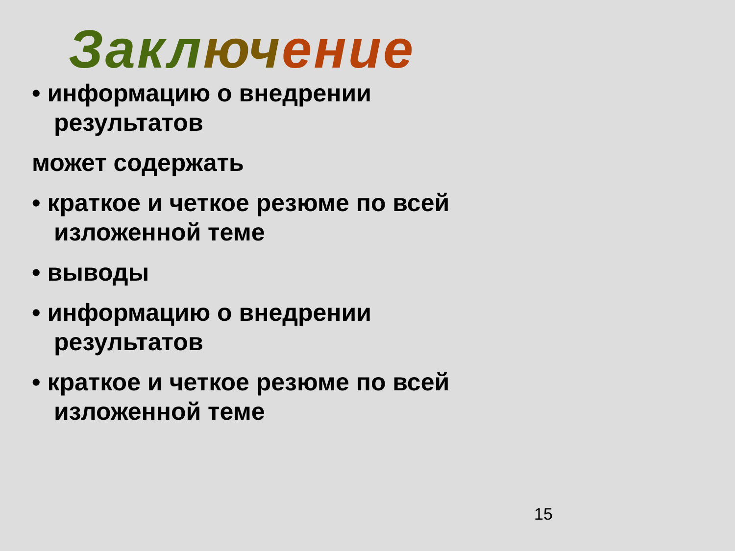Закл юч ение
• информацию о внедрении
результатов
может содержать
• краткое и четкое резюме по всей
изложенной теме
• выводы
• информацию о внедрении
результатов
• краткое и четкое резюме по всей
изложенной теме
15